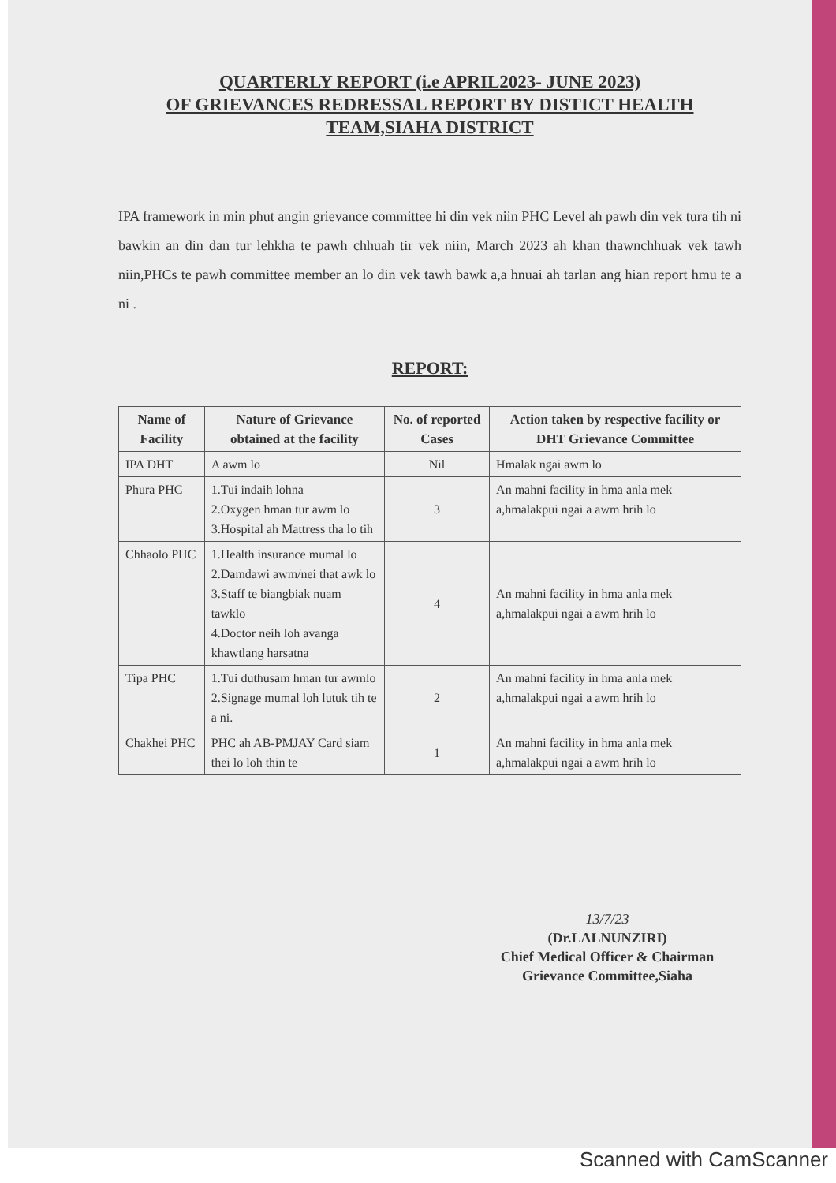QUARTERLY REPORT (i.e APRIL2023- JUNE 2023)
OF GRIEVANCES REDRESSAL REPORT BY DISTICT HEALTH
TEAM,SIAHA DISTRICT
IPA framework in min phut angin grievance committee hi din vek niin PHC Level ah pawh din vek tura tih ni bawkin an din dan tur lehkha te pawh chhuah tir vek niin, March 2023 ah khan thawnchhuak vek tawh niin,PHCs te pawh committee member an lo din vek tawh bawk a,a hnuai ah tarlan ang hian report hmu te a ni .
REPORT:
| Name of Facility | Nature of Grievance obtained at the facility | No. of reported Cases | Action taken by respective facility or DHT Grievance Committee |
| --- | --- | --- | --- |
| IPA DHT | A awm lo | Nil | Hmalak ngai awm lo |
| Phura PHC | 1.Tui indaih lohna 2.Oxygen hman tur awm lo 3.Hospital ah Mattress tha lo tih | 3 | An mahni facility in hma anla mek a,hmalakpui ngai a awm hrih lo |
| Chhaolo PHC | 1.Health insurance mumal lo 2.Damdawi awm/nei that awk lo 3.Staff te biangbiak nuam tawklo 4.Doctor neih loh avanga khawtlang harsatna | 4 | An mahni facility in hma anla mek a,hmalakpui ngai a awm hrih lo |
| Tipa PHC | 1.Tui duthusam hman tur awmlo 2.Signage mumal loh lutuk tih te a ni. | 2 | An mahni facility in hma anla mek a,hmalakpui ngai a awm hrih lo |
| Chakhei PHC | PHC ah AB-PMJAY Card siam thei lo loh thin te | 1 | An mahni facility in hma anla mek a,hmalakpui ngai a awm hrih lo |
13/7/23
(Dr.LALNUNZIRI)
Chief Medical Officer & Chairman
Grievance Committee,Siaha
Scanned with CamScanner